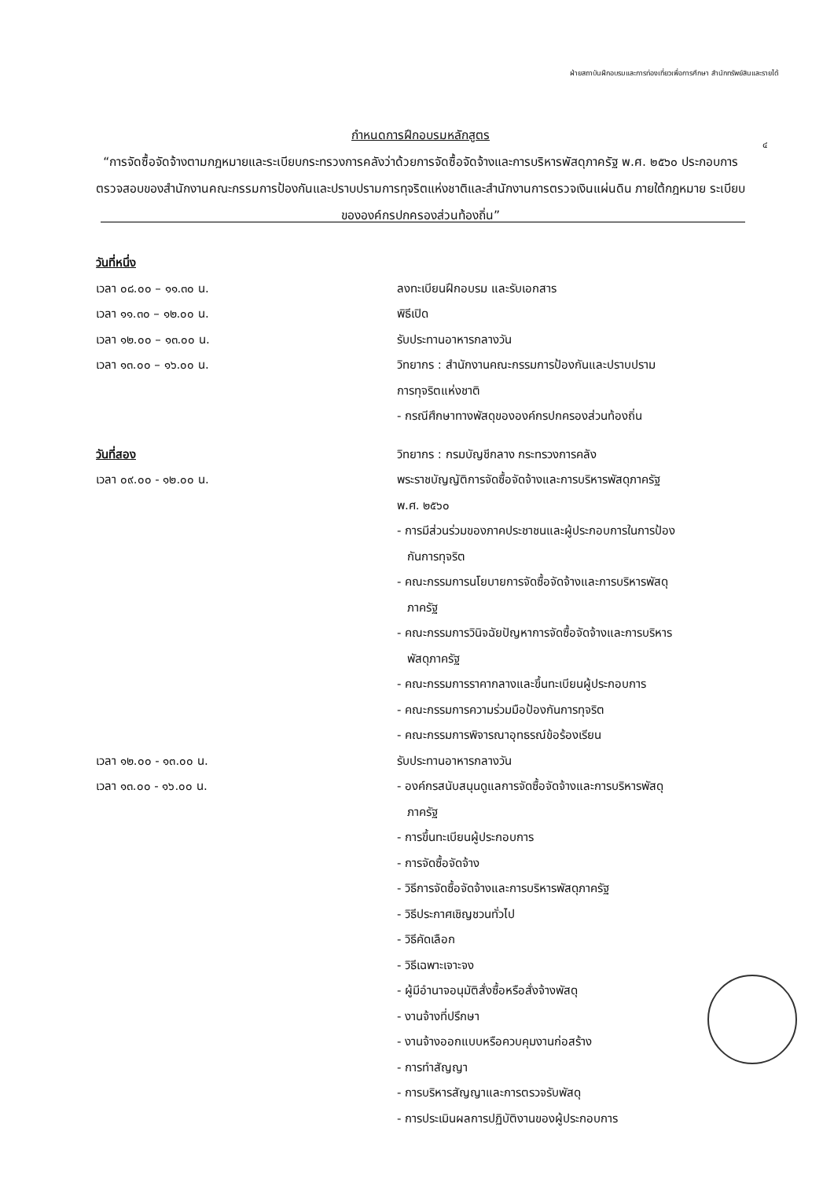ฝ่ายสถาบันฝึกอบรมและการท่องเที่ยวเพื่อการศึกษา สำนักทรัพย์สินและรายได้
๔
กำหนดการฝึกอบรมหลักสูตร
“การจัดซื้อจัดจ้างตามกฎหมายและระเบียบกระทรวงการคลังว่าด้วยการจัดซื้อจัดจ้างและการบริหารพัสดุภาครัฐ พ.ศ. ๒๕๖๐ ประกอบการตรวจสอบของสำนักงานคณะกรรมการป้องกันและปราบปรามการทุจริตแห่งชาติและสำนักงานการตรวจเงินแผ่นดิน ภายใต้กฎหมาย ระเบียบ ขององค์กรปกครองส่วนท้องถิ่น”
วันที่หนึ่ง
เวลา ๐๘.๐๐ – ๑๑.๓๐ น. ลงทะเบียนฝึกอบรม และรับเอกสาร
เวลา ๑๑.๓๐ – ๑๒.๐๐ น. พิธีเปิด
เวลา ๑๒.๐๐ – ๑๓.๐๐ น. รับประทานอาหารกลางวัน
เวลา ๑๓.๐๐ – ๑๖.๐๐ น. วิทยากร : สำนักงานคณะกรรมการป้องกันและปราบปราม
การทุจริตแห่งชาติ
- กรณีศึกษาทางพัสดุขององค์กรปกครองส่วนท้องถิ่น
วันที่สอง วิทยากร : กรมบัญชีกลาง กระทรวงการคลัง
เวลา ๐๙.๐๐ - ๑๒.๐๐ น. พระราชบัญญัติการจัดซื้อจัดจ้างและการบริหารพัสดุภาครัฐ
พ.ศ. ๒๕๖๐
- การมีส่วนร่วมของภาคประชาชนและผู้ประกอบการในการป้อง
กันการทุจริต
- คณะกรรมการนโยบายการจัดซื้อจัดจ้างและการบริหารพัสดุ
ภาครัฐ
- คณะกรรมการวินิจฉัยปัญหาการจัดซื้อจัดจ้างและการบริหาร
พัสดุภาครัฐ
- คณะกรรมการราคากลางและขึ้นทะเบียนผู้ประกอบการ
- คณะกรรมการความร่วมมือป้องกันการทุจริต
- คณะกรรมการพิจารณาอุทธรณ์ข้อร้องเรียน
เวลา ๑๒.๐๐ - ๑๓.๐๐ น. รับประทานอาหารกลางวัน
เวลา ๑๓.๐๐ - ๑๖.๐๐ น. - องค์กรสนับสนุนดูแลการจัดซื้อจัดจ้างและการบริหารพัสดุ
ภาครัฐ
- การขึ้นทะเบียนผู้ประกอบการ
- การจัดซื้อจัดจ้าง
- วิธีการจัดซื้อจัดจ้างและการบริหารพัสดุภาครัฐ
- วิธีประกาศเชิญชวนทั่วไป
- วิธีคัดเลือก
- วิธีเฉพาะเจาะจง
- ผู้มีอำนาจอนุมัติสั่งซื้อหรือสั่งจ้างพัสดุ
- งานจ้างที่ปรึกษา
- งานจ้างออกแบบหรือควบคุมงานก่อสร้าง
- การทำสัญญา
- การบริหารสัญญาและการตรวจรับพัสดุ
- การประเมินผลการปฏิบัติงานของผู้ประกอบการ